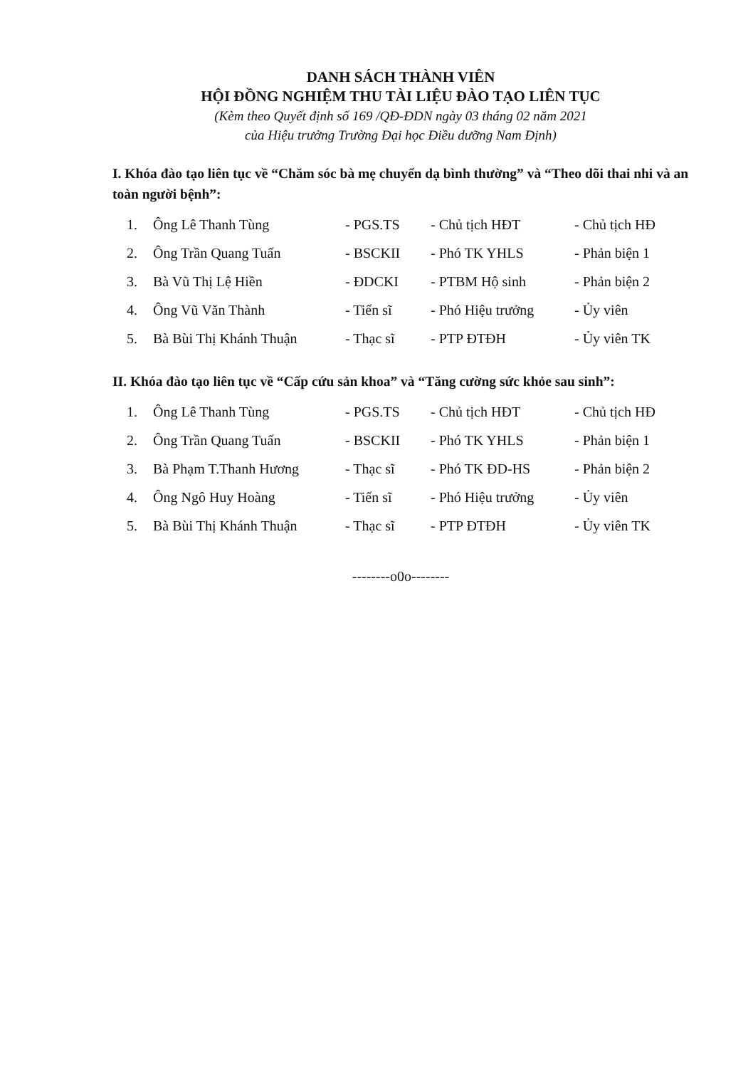DANH SÁCH THÀNH VIÊN
HỘI ĐỒNG NGHIỆM THU TÀI LIỆU ĐÀO TẠO LIÊN TỤC
(Kèm theo Quyết định số 169 /QĐ-ĐDN ngày 03 tháng 02 năm 2021
của Hiệu trưởng Trường Đại học Điều dưỡng Nam Định)
I. Khóa đào tạo liên tục về “Chăm sóc bà mẹ chuyển dạ bình thường” và “Theo dõi thai nhi và an toàn người bệnh”:
| 1. | Ông Lê Thanh Tùng | - PGS.TS | - Chủ tịch HĐT | - Chủ tịch HĐ |
| 2. | Ông Trần Quang Tuấn | - BSCKII | - Phó TK YHLS | - Phản biện 1 |
| 3. | Bà Vũ Thị Lệ Hiền | - ĐDCKI | - PTBM Hộ sinh | - Phản biện 2 |
| 4. | Ông Vũ Văn Thành | - Tiến sĩ | - Phó Hiệu trưởng | - Ủy viên |
| 5. | Bà Bùi Thị Khánh Thuận | - Thạc sĩ | - PTP ĐTĐH | - Ủy viên TK |
II. Khóa đào tạo liên tục về “Cấp cứu sản khoa” và “Tăng cường sức khỏe sau sinh”:
| 1. | Ông Lê Thanh Tùng | - PGS.TS | - Chủ tịch HĐT | - Chủ tịch HĐ |
| 2. | Ông Trần Quang Tuấn | - BSCKII | - Phó TK YHLS | - Phản biện 1 |
| 3. | Bà Phạm T.Thanh Hương | - Thạc sĩ | - Phó TK ĐD-HS | - Phản biện 2 |
| 4. | Ông Ngô Huy Hoàng | - Tiến sĩ | - Phó Hiệu trưởng | - Ủy viên |
| 5. | Bà Bùi Thị Khánh Thuận | - Thạc sĩ | - PTP ĐTĐH | - Ủy viên TK |
--------o0o--------